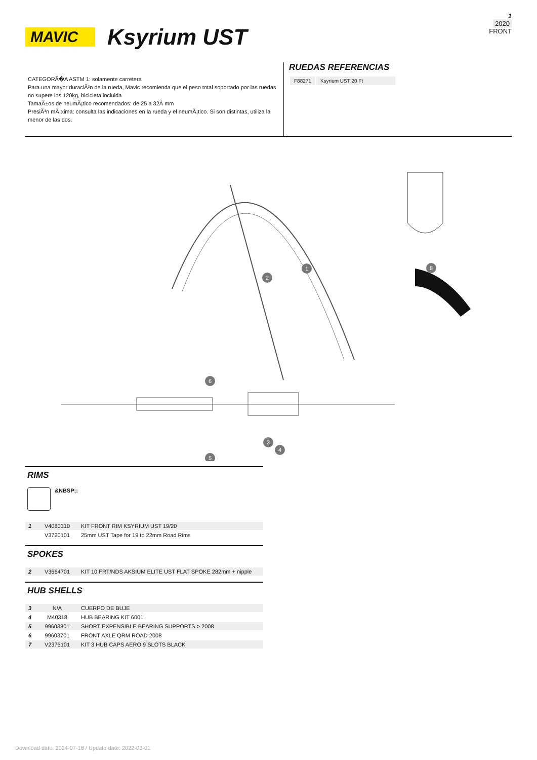1
2020
FRONT
MAVIC
Ksyrium UST
CATEGORÃ�A ASTM 1: solamente carretera
Para una mayor duraciÃ³n de la rueda, Mavic recomienda que el peso total soportado por las ruedas no supere los 120kg, bicicleta incluida
TamaÃ±os de neumÃ¡tico recomendados: de 25 a 32Â mm
PresiÃ³n mÃ¡xima: consulta las indicaciones en la rueda y el neumÃ¡tico. Si son distintas, utiliza la menor de las dos.
RUEDAS REFERENCIAS
| F88271 | Ksyrium UST 20 Ft |
1
2
6
3
4
5
8
RIMS
&NBSP;:
| 1 | V4080310 | KIT FRONT RIM KSYRIUM UST 19/20 |
| | V3720101 | 25mm UST Tape for 19 to 22mm Road Rims |
SPOKES
| 2 | V3664701 | KIT 10 FRT/NDS AKSIUM ELITE UST FLAT SPOKE 282mm + nipple |
HUB SHELLS
| 3 | N/A | CUERPO DE BUJE |
| 4 | M40318 | HUB BEARING KIT 6001 |
| 5 | 99603801 | SHORT EXPENSIBLE BEARING SUPPORTS > 2008 |
| 6 | 99603701 | FRONT AXLE QRM ROAD 2008 |
| 7 | V2375101 | KIT 3 HUB CAPS AERO 9 SLOTS BLACK |
Download date: 2024-07-16 / Update date: 2022-03-01